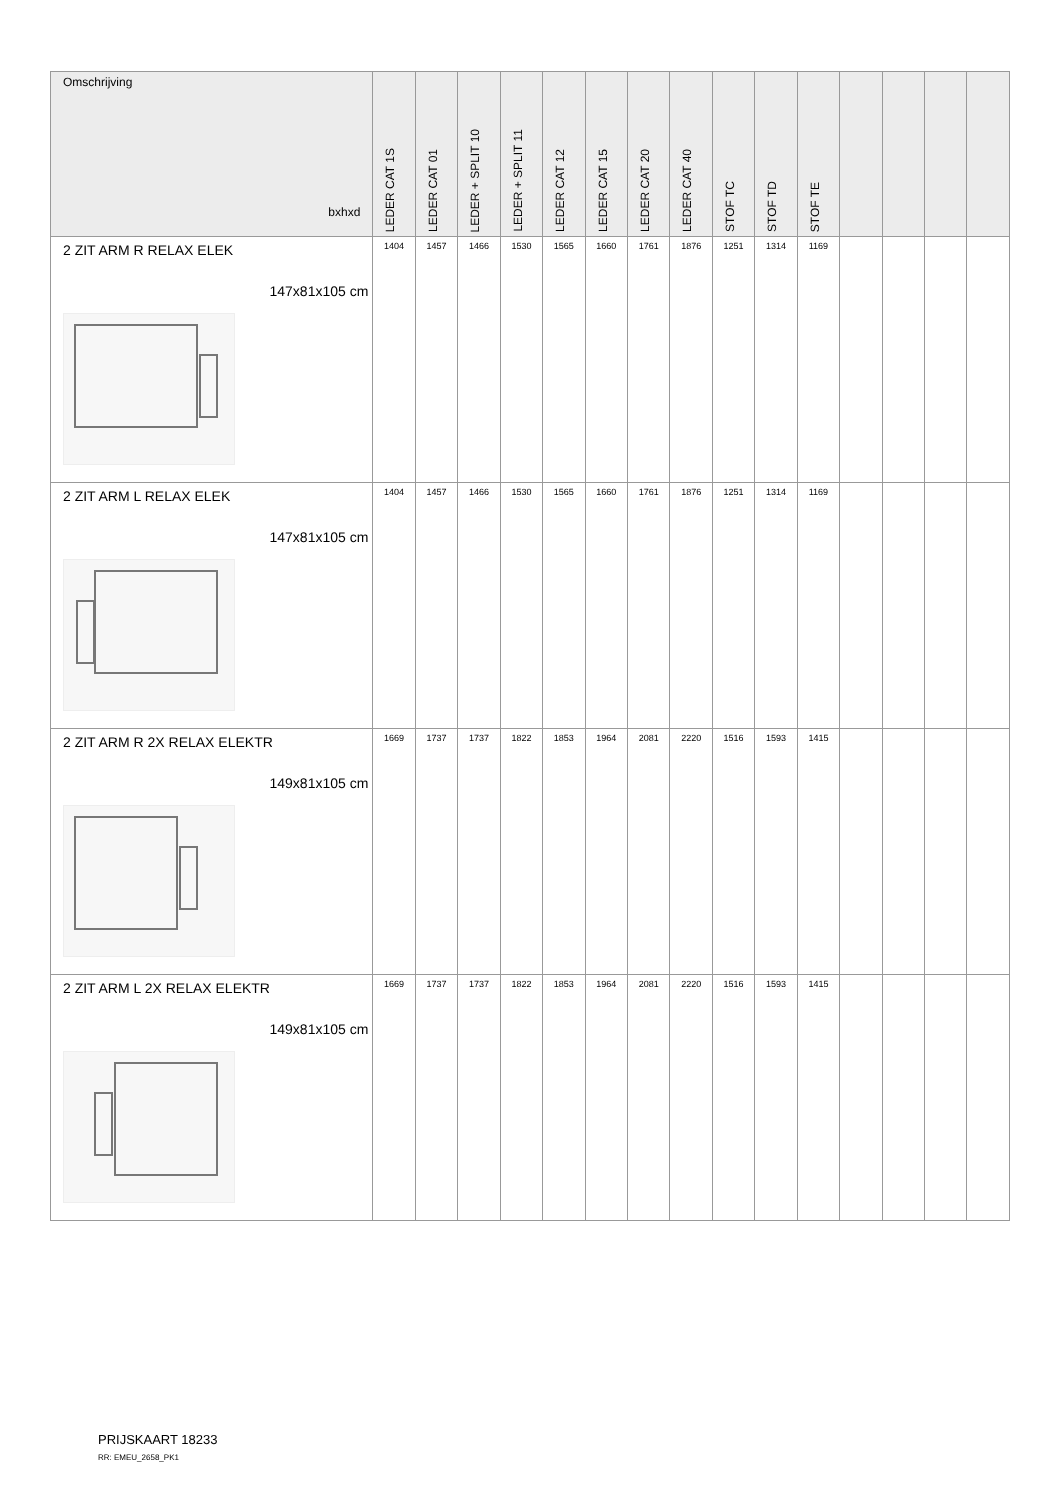| Omschrijving bxhxd | LEDER CAT 1S | LEDER CAT 01 | LEDER + SPLIT 10 | LEDER + SPLIT 11 | LEDER CAT 12 | LEDER CAT 15 | LEDER CAT 20 | LEDER CAT 40 | STOF TC | STOF TD | STOF TE | | | | |
| --- | --- | --- | --- | --- | --- | --- | --- | --- | --- | --- | --- | --- | --- | --- | --- |
| 2 ZIT ARM R RELAX ELEK 147x81x105 cm | 1404 | 1457 | 1466 | 1530 | 1565 | 1660 | 1761 | 1876 | 1251 | 1314 | 1169 | | | | |
| 2 ZIT ARM L RELAX ELEK 147x81x105 cm | 1404 | 1457 | 1466 | 1530 | 1565 | 1660 | 1761 | 1876 | 1251 | 1314 | 1169 | | | | |
| 2 ZIT ARM R 2X RELAX ELEKTR 149x81x105 cm | 1669 | 1737 | 1737 | 1822 | 1853 | 1964 | 2081 | 2220 | 1516 | 1593 | 1415 | | | | |
| 2 ZIT ARM L 2X RELAX ELEKTR 149x81x105 cm | 1669 | 1737 | 1737 | 1822 | 1853 | 1964 | 2081 | 2220 | 1516 | 1593 | 1415 | | | | |
PRIJSKAART 18233
RR: EMEU_2658_PK1